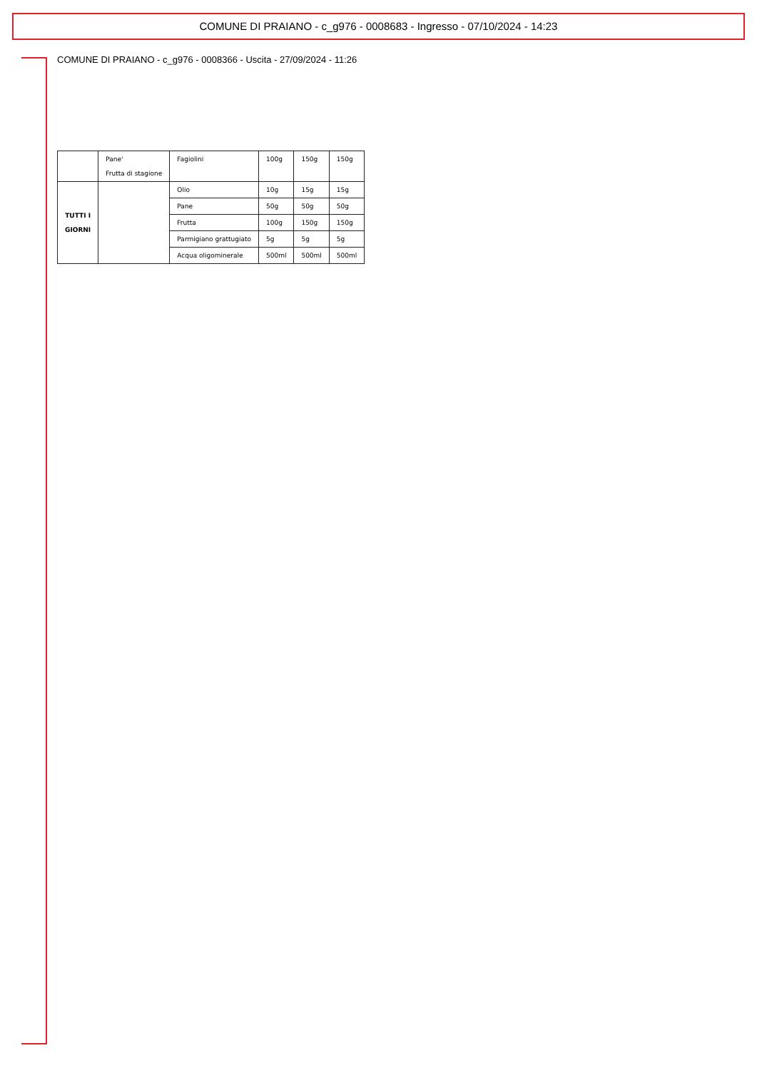COMUNE DI PRAIANO - c_g976 - 0008683 - Ingresso - 07/10/2024 - 14:23
COMUNE DI PRAIANO - c_g976 - 0008366 - Uscita - 27/09/2024 - 11:26
| | Pane' Frutta di stagione | Fagiolini | 100g | 150g | 150g |
| TUTTI I GIORNI | | Olio | 10g | 15g | 15g |
| | | Pane | 50g | 50g | 50g |
| | | Frutta | 100g | 150g | 150g |
| | | Parmigiano grattugiato | 5g | 5g | 5g |
| | | Acqua oligominerale | 500ml | 500ml | 500ml |